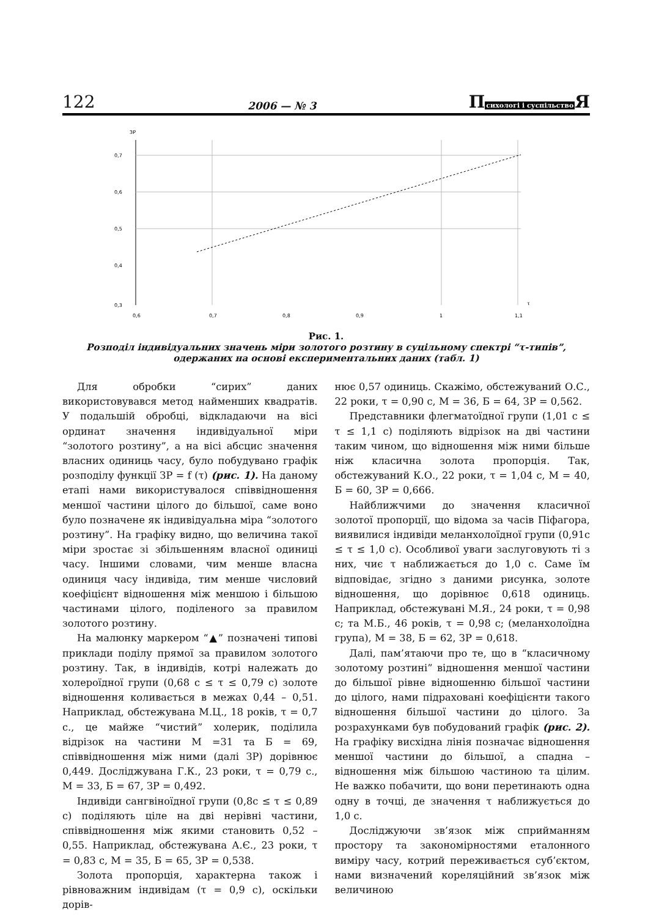122 2006 — № 3 Психологі і суспільство Я
ЗР
0,7
0,6
0,5
0,4
0,3
0,6
0,7
0,8
0,9
1
1,1
τ
Рис. 1.
Розподіл індивідуальних значень міри золотого розтину в суцільному спектрі “τ-типів”, одержаних на основі експериментальних даних (табл. 1)
Для обробки “сирих” даних використовувався метод найменших квадратів. У подальшій обробці, відкладаючи на вісі ординат значення індивідуальної міри “золотого розтину”, а на вісі абсцис значення власних одиниць часу, було побудувано графік розподілу функції ЗР = f (τ) (рис. 1). На даному етапі нами використувалося співвідношення меншої частини цілого до більшої, саме воно було позначене як індивідуальна міра “золотого розтину”. На графіку видно, що величина такої міри зростає зі збільшенням власної одиниці часу. Іншими словами, чим менше власна одиниця часу індивіда, тим менше числовий коефіцієнт відношення між меншою і більшою частинами цілого, поділеного за правилом золотого розтину.
На малюнку маркером “▲” позначені типові приклади поділу прямої за правилом золотого розтину. Так, в індивідів, котрі належать до холероїдної групи (0,68 с ≤ τ ≤ 0,79 с) золоте відношення коливається в межах 0,44 – 0,51. Наприклад, обстежувана М.Ц., 18 років, τ = 0,7 с., це майже “чистий” холерик, поділила відрізок на частини М =31 та Б = 69, співвідношення між ними (далі ЗР) дорівнює 0,449. Досліджувана Г.К., 23 роки, τ = 0,79 с., М = 33, Б = 67, ЗР = 0,492.
Індивіди сангвіноїдної групи (0,8с ≤ τ ≤ 0,89 с) поділяють ціле на дві нерівні частини, співвідношення між якими становить 0,52 – 0,55. Наприклад, обстежувана А.Є., 23 роки, τ = 0,83 с, М = 35, Б = 65, ЗР = 0,538.
Золота пропорція, характерна також і рівноважним індивідам (τ = 0,9 с), оскільки дорів-
нює 0,57 одиниць. Скажімо, обстежуваний О.С., 22 роки, τ = 0,90 с, М = 36, Б = 64, ЗР = 0,562.
Представники флегматоїдної групи (1,01 с ≤ τ ≤ 1,1 с) поділяють відрізок на дві частини таким чином, що відношення між ними більше ніж класична золота пропорція. Так, обстежуваний К.О., 22 роки, τ = 1,04 с, М = 40, Б = 60, ЗР = 0,666.
Найближчими до значення класичної золотої пропорції, що відома за часів Піфагора, виявилися індивіди меланхолоїдної групи (0,91с ≤ τ ≤ 1,0 с). Особливої уваги заслуговують ті з них, чиє τ наближається до 1,0 с. Саме їм відповідає, згідно з даними рисунка, золоте відношення, що дорівнює 0,618 одиниць. Наприклад, обстежувані М.Я., 24 роки, τ = 0,98 с; та М.Б., 46 років, τ = 0,98 с; (меланхолоїдна група), М = 38, Б = 62, ЗР = 0,618.
Далі, пам’ятаючи про те, що в “класичному золотому розтині” відношення меншої частини до більшої рівне відношенню більшої частини до цілого, нами підраховані коефіцієнти такого відношення більшої частини до цілого. За розрахунками був побудований графік (рис. 2). На графіку висхідна лінія позначає відношення меншої частини до більшої, а спадна – відношення між більшою частиною та цілим. Не важко побачити, що вони перетинають одна одну в точці, де значення τ наближується до 1,0 с.
Досліджуючи зв’язок між сприйманням простору та закономірностями еталонного виміру часу, котрий переживається суб’єктом, нами визначений кореляційний зв’язок між величиною